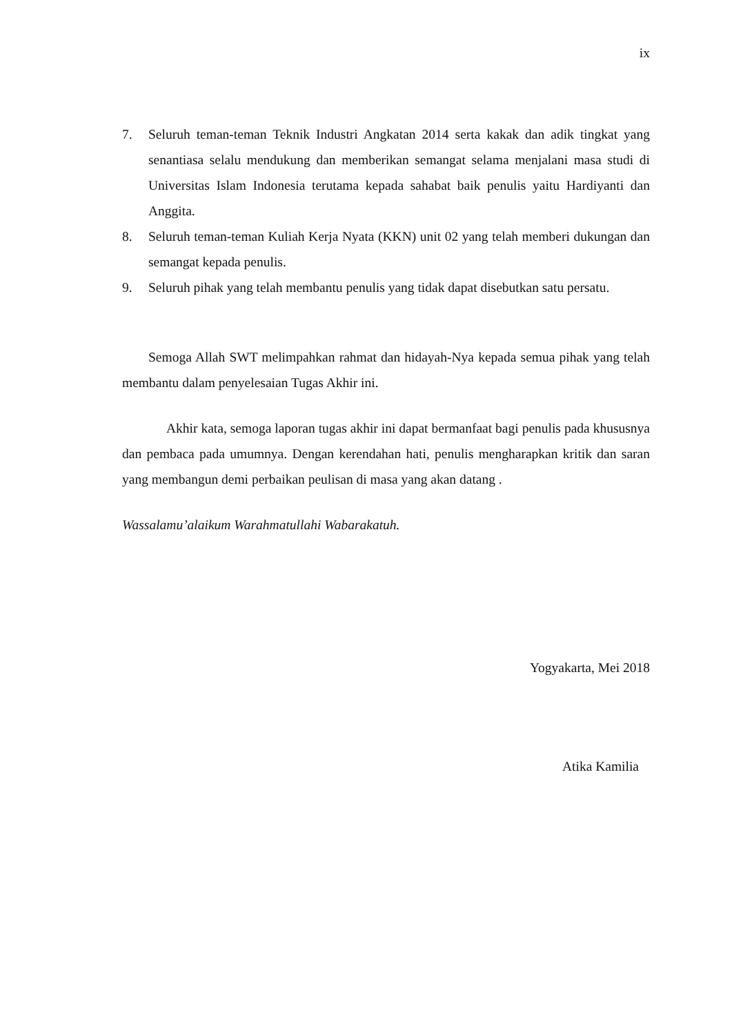ix
7. Seluruh teman-teman Teknik Industri Angkatan 2014 serta kakak dan adik tingkat yang senantiasa selalu mendukung dan memberikan semangat selama menjalani masa studi di Universitas Islam Indonesia terutama kepada sahabat baik penulis yaitu Hardiyanti dan Anggita.
8. Seluruh teman-teman Kuliah Kerja Nyata (KKN) unit 02 yang telah memberi dukungan dan semangat kepada penulis.
9. Seluruh pihak yang telah membantu penulis yang tidak dapat disebutkan satu persatu.
Semoga Allah SWT melimpahkan rahmat dan hidayah-Nya kepada semua pihak yang telah membantu dalam penyelesaian Tugas Akhir ini.
Akhir kata, semoga laporan tugas akhir ini dapat bermanfaat bagi penulis pada khususnya dan pembaca pada umumnya. Dengan kerendahan hati, penulis mengharapkan kritik dan saran yang membangun demi perbaikan peulisan di masa yang akan datang .
Wassalamu’alaikum Warahmatullahi Wabarakatuh.
Yogyakarta, Mei 2018
Atika Kamilia